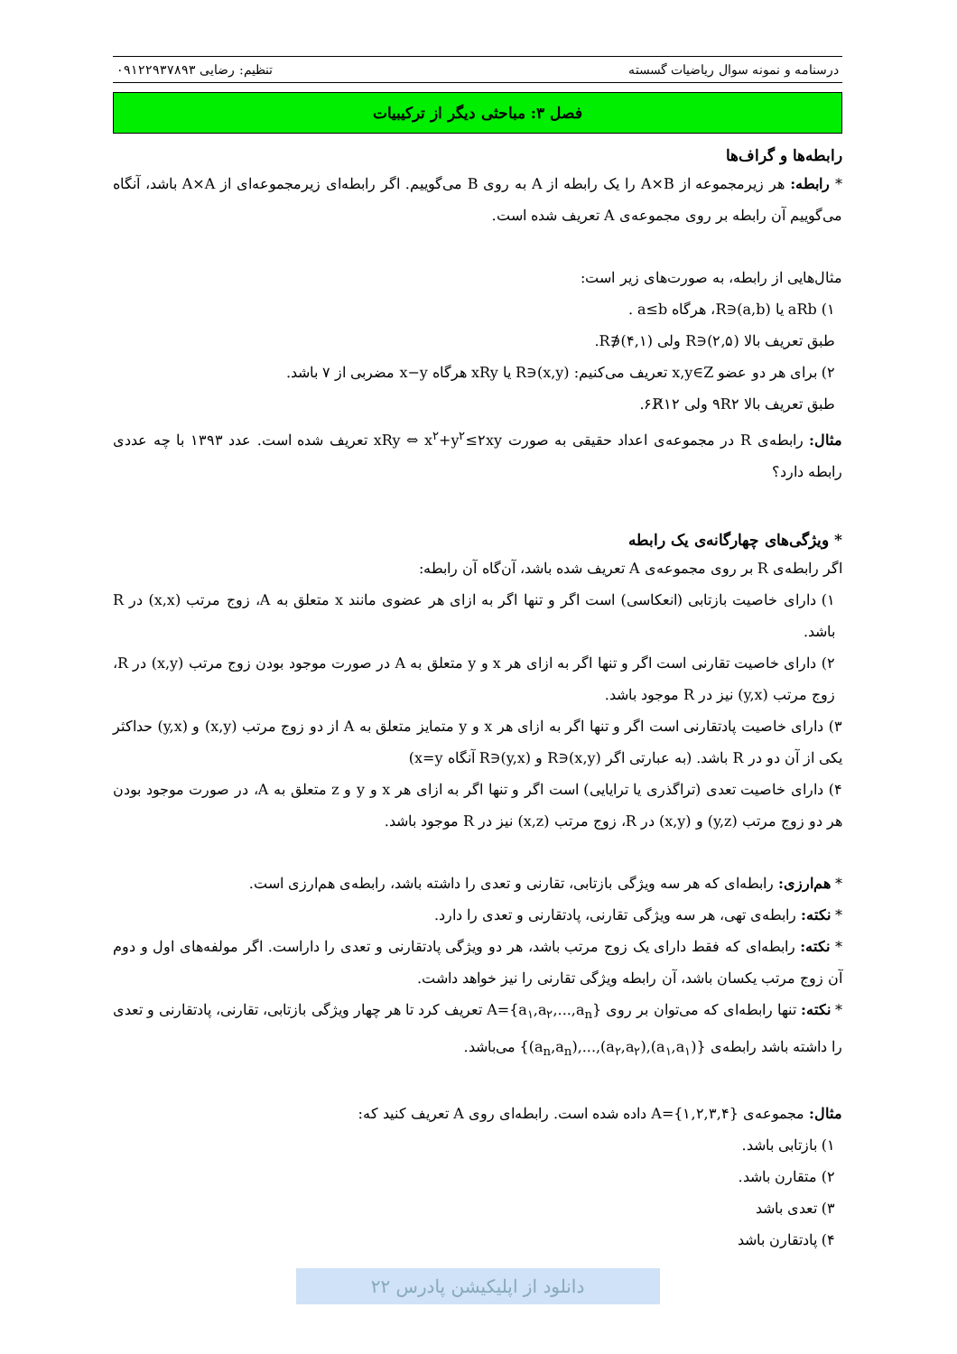درسنامه و نمونه سوال ریاضیات گسسته تنظیم: رضایی ۰۹۱۲۲۹۳۷۸۹۳
فصل ۳: مباحثی دیگر از ترکیبیات
رابطه‌ها و گراف‌ها
* رابطه: هر زیرمجموعه از A×B را یک رابطه از A به روی B می‌گوییم. اگر رابطه‌ای زیرمجموعه‌ای از A×A باشد، آنگاه می‌گوییم آن رابطه بر روی مجموعه‌ی A تعریف شده است.
مثال‌هایی از رابطه، به صورت‌های زیر است:
۱) aRb یا (a,b)∈R، هرگاه a≤b .
طبق تعریف بالا (۲,۵)∈R ولی (۴,۱)∉R.
۲) برای هر دو عضو x,y∈Z تعریف می‌کنیم: (x,y)∈R یا xRy هرگاه x−y مضربی از ۷ باشد.
طبق تعریف بالا ۹R۲ ولی ۶R̸۱۲.
مثال: رابطه‌ی R در مجموعه‌ی اعداد حقیقی به صورت xRy ⇔ x<sup>۲</sup>+y<sup>۲</sup>≤۲xy تعریف شده است. عدد ۱۳۹۳ با چه عددی رابطه دارد؟
* ویژگی‌های چهارگانه‌ی یک رابطه
اگر رابطه‌ی R بر روی مجموعه‌ی A تعریف شده باشد، آن‌گاه آن رابطه:
۱) دارای خاصیت بازتابی (انعکاسی) است اگر و تنها اگر به ازای هر عضوی مانند x متعلق به A، زوج مرتب (x,x) در R باشد.
۲) دارای خاصیت تقارنی است اگر و تنها اگر به ازای هر x و y متعلق به A در صورت موجود بودن زوج مرتب (x,y) در R، زوج مرتب (y,x) نیز در R موجود باشد.
۳) دارای خاصیت پادتقارنی است اگر و تنها اگر به ازای هر x و y متمایز متعلق به A از دو زوج مرتب (x,y) و (y,x) حداکثر یکی از آن دو در R باشد. (به عبارتی اگر (x,y)∈R و (y,x)∈R آنگاه x=y)
۴) دارای خاصیت تعدی (تراگذری یا ترایایی) است اگر و تنها اگر به ازای هر x و y و z متعلق به A، در صورت موجود بودن هر دو زوج مرتب (y,z) و (x,y) در R، زوج مرتب (x,z) نیز در R موجود باشد.
* هم‌ارزی: رابطه‌ای که هر سه ویژگی بازتابی، تقارنی و تعدی را داشته باشد، رابطه‌ی هم‌ارزی است.
* نکته: رابطه‌ی تهی، هر سه ویژگی تقارنی، پادتقارنی و تعدی را دارد.
* نکته: رابطه‌ای که فقط دارای یک زوج مرتب باشد، هر دو ویژگی پادتقارنی و تعدی را داراست. اگر مولفه‌های اول و دوم آن زوج مرتب یکسان باشد، آن رابطه ویژگی تقارنی را نیز خواهد داشت.
* نکته: تنها رابطه‌ای که می‌توان بر روی A={a<sub>۱</sub>,a<sub>۲</sub>,...,a<sub>n</sub>} تعریف کرد تا هر چهار ویژگی بازتابی، تقارنی، پادتقارنی و تعدی را داشته باشد رابطه‌ی {(a<sub>۱</sub>,a<sub>۱</sub>),(a<sub>۲</sub>,a<sub>۲</sub>),...,(a<sub>n</sub>,a<sub>n</sub>)} می‌باشد.
مثال: مجموعه‌ی A={۱,۲,۳,۴} داده شده است. رابطه‌ای روی A تعریف کنید که:
۱) بازتابی باشد.
۲) متقارن باشد.
۳) تعدی باشد
۴) پادتقارن باشد
دانلود از اپلیکیشن پادرس ۲۲